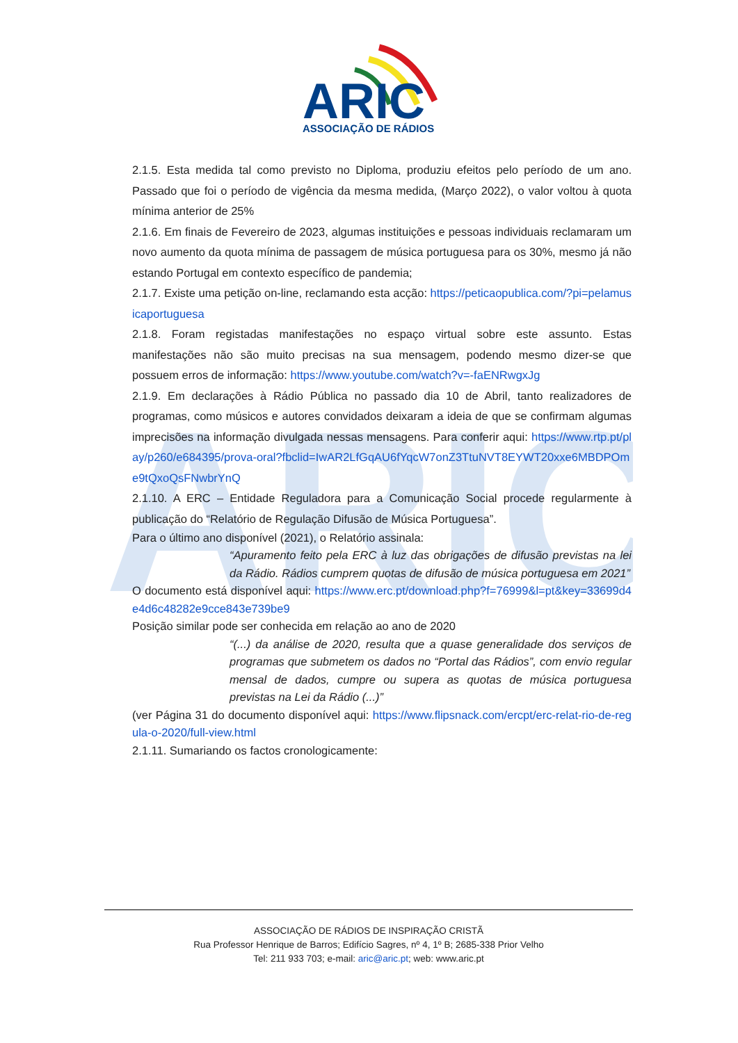ARIC
ASSOCIAÇÃO DE RÁDIOS
ARIC
2.1.5. Esta medida tal como previsto no Diploma, produziu efeitos pelo período de um ano. Passado que foi o período de vigência da mesma medida, (Março 2022), o valor voltou à quota mínima anterior de 25%
2.1.6. Em finais de Fevereiro de 2023, algumas instituições e pessoas individuais reclamaram um novo aumento da quota mínima de passagem de música portuguesa para os 30%, mesmo já não estando Portugal em contexto específico de pandemia;
2.1.7. Existe uma petição on-line, reclamando esta acção: https://peticaopublica.com/?pi=pelamusicaportuguesa
2.1.8. Foram registadas manifestações no espaço virtual sobre este assunto. Estas manifestações não são muito precisas na sua mensagem, podendo mesmo dizer-se que possuem erros de informação: https://www.youtube.com/watch?v=-faENRwgxJg
2.1.9. Em declarações à Rádio Pública no passado dia 10 de Abril, tanto realizadores de programas, como músicos e autores convidados deixaram a ideia de que se confirmam algumas imprecisões na informação divulgada nessas mensagens. Para conferir aqui: https://www.rtp.pt/play/p260/e684395/prova-oral?fbclid=IwAR2LfGqAU6fYqcW7onZ3TtuNVT8EYWT20xxe6MBDPOme9tQxoQsFNwbrYnQ
2.1.10. A ERC – Entidade Reguladora para a Comunicação Social procede regularmente à publicação do “Relatório de Regulação Difusão de Música Portuguesa”.
Para o último ano disponível (2021), o Relatório assinala:
“Apuramento feito pela ERC à luz das obrigações de difusão previstas na lei da Rádio. Rádios cumprem quotas de difusão de música portuguesa em 2021”
O documento está disponível aqui: https://www.erc.pt/download.php?f=76999&l=pt&key=33699d4e4d6c48282e9cce843e739be9
Posição similar pode ser conhecida em relação ao ano de 2020
“(...) da análise de 2020, resulta que a quase generalidade dos serviços de programas que submetem os dados no “Portal das Rádios”, com envio regular mensal de dados, cumpre ou supera as quotas de música portuguesa previstas na Lei da Rádio (...)”
(ver Página 31 do documento disponível aqui: https://www.flipsnack.com/ercpt/erc-relat-rio-de-regula-o-2020/full-view.html
2.1.11. Sumariando os factos cronologicamente:
ASSOCIAÇÃO DE RÁDIOS DE INSPIRAÇÃO CRISTÃ
Rua Professor Henrique de Barros; Edifício Sagres, nº 4, 1º B; 2685-338 Prior Velho
Tel: 211 933 703; e-mail: aric@aric.pt; web: www.aric.pt